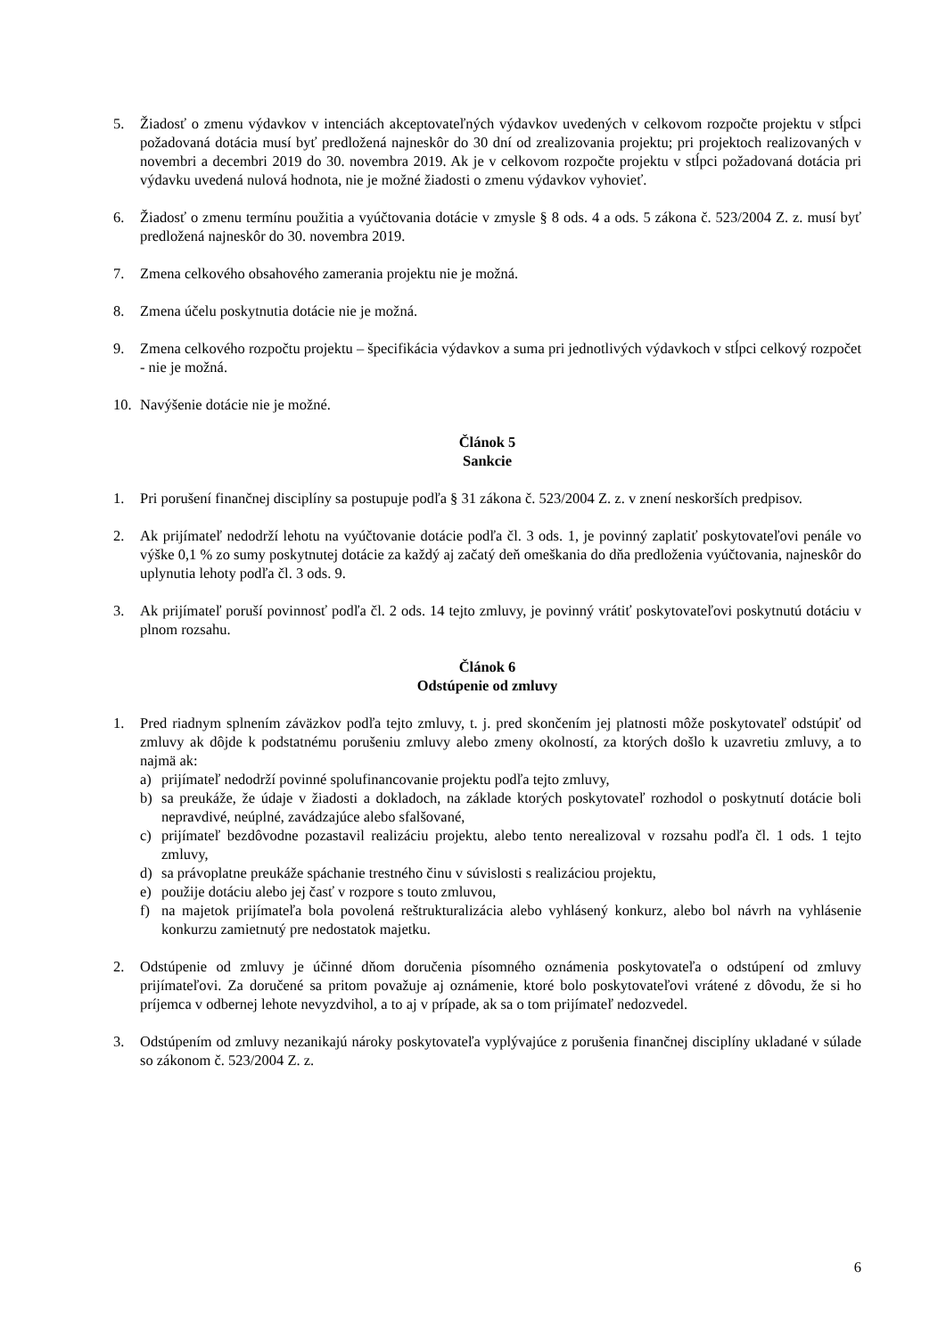5. Žiadosť o zmenu výdavkov v intenciách akceptovateľných výdavkov uvedených v celkovom rozpočte projektu v stĺpci požadovaná dotácia musí byť predložená najneskôr do 30 dní od zrealizovania projektu; pri projektoch realizovaných v novembri a decembri 2019 do 30. novembra 2019. Ak je v celkovom rozpočte projektu v stĺpci požadovaná dotácia pri výdavku uvedená nulová hodnota, nie je možné žiadosti o zmenu výdavkov vyhovieť.
6. Žiadosť o zmenu termínu použitia a vyúčtovania dotácie v zmysle § 8 ods. 4 a ods. 5 zákona č. 523/2004 Z. z. musí byť predložená najneskôr do 30. novembra 2019.
7. Zmena celkového obsahového zamerania projektu nie je možná.
8. Zmena účelu poskytnutia dotácie nie je možná.
9. Zmena celkového rozpočtu projektu – špecifikácia výdavkov a suma pri jednotlivých výdavkoch v stĺpci celkový rozpočet - nie je možná.
10. Navýšenie dotácie nie je možné.
Článok 5
Sankcie
1. Pri porušení finančnej disciplíny sa postupuje podľa § 31 zákona č. 523/2004 Z. z. v znení neskorších predpisov.
2. Ak prijímateľ nedodrží lehotu na vyúčtovanie dotácie podľa čl. 3 ods. 1, je povinný zaplatiť poskytovateľovi penále vo výške 0,1 % zo sumy poskytnutej dotácie za každý aj začatý deň omeškania do dňa predloženia vyúčtovania, najneskôr do uplynutia lehoty podľa čl. 3 ods. 9.
3. Ak prijímateľ poruší povinnosť podľa čl. 2 ods. 14 tejto zmluvy, je povinný vrátiť poskytovateľovi poskytnutú dotáciu v plnom rozsahu.
Článok 6
Odstúpenie od zmluvy
1. Pred riadnym splnením záväzkov podľa tejto zmluvy, t. j. pred skončením jej platnosti môže poskytovateľ odstúpiť od zmluvy ak dôjde k podstatnému porušeniu zmluvy alebo zmeny okolností, za ktorých došlo k uzavretiu zmluvy, a to najmä ak:
a) prijímateľ nedodrží povinné spolufinancovanie projektu podľa tejto zmluvy,
b) sa preukáže, že údaje v žiadosti a dokladoch, na základe ktorých poskytovateľ rozhodol o poskytnutí dotácie boli nepravdivé, neúplné, zavádzajúce alebo sfalšované,
c) prijímateľ bezdôvodne pozastavil realizáciu projektu, alebo tento nerealizoval v rozsahu podľa čl. 1 ods. 1 tejto zmluvy,
d) sa právoplatne preukáže spáchanie trestného činu v súvislosti s realizáciou projektu,
e) použije dotáciu alebo jej časť v rozpore s touto zmluvou,
f) na majetok prijímateľa bola povolená reštrukturalizácia alebo vyhlásený konkurz, alebo bol návrh na vyhlásenie konkurzu zamietnutý pre nedostatok majetku.
2. Odstúpenie od zmluvy je účinné dňom doručenia písomného oznámenia poskytovateľa o odstúpení od zmluvy prijímateľovi. Za doručené sa pritom považuje aj oznámenie, ktoré bolo poskytovateľovi vrátené z dôvodu, že si ho príjemca v odbernej lehote nevyzdvihol, a to aj v prípade, ak sa o tom prijímateľ nedozvedel.
3. Odstúpením od zmluvy nezanikajú nároky poskytovateľa vyplývajúce z porušenia finančnej disciplíny ukladané v súlade so zákonom č. 523/2004 Z. z.
6